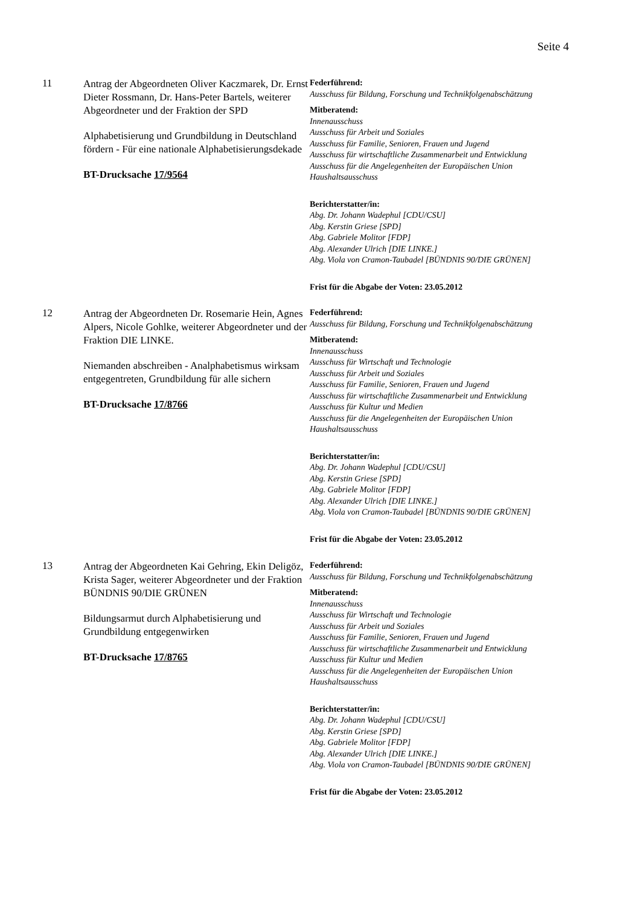Seite 4
11
Antrag der Abgeordneten Oliver Kaczmarek, Dr. Ernst Dieter Rossmann, Dr. Hans-Peter Bartels, weiterer Abgeordneter und der Fraktion der SPD
Alphabetisierung und Grundbildung in Deutschland fördern - Für eine nationale Alphabetisierungsdekade
BT-Drucksache 17/9564
Federführend:
Ausschuss für Bildung, Forschung und Technikfolgenabschätzung
Mitberatend:
Innenausschuss
Ausschuss für Arbeit und Soziales
Ausschuss für Familie, Senioren, Frauen und Jugend
Ausschuss für wirtschaftliche Zusammenarbeit und Entwicklung
Ausschuss für die Angelegenheiten der Europäischen Union
Haushaltsausschuss
Berichterstatter/in:
Abg. Dr. Johann Wadephul [CDU/CSU]
Abg. Kerstin Griese [SPD]
Abg. Gabriele Molitor [FDP]
Abg. Alexander Ulrich [DIE LINKE.]
Abg. Viola von Cramon-Taubadel [BÜNDNIS 90/DIE GRÜNEN]
Frist für die Abgabe der Voten: 23.05.2012
12
Antrag der Abgeordneten Dr. Rosemarie Hein, Agnes Alpers, Nicole Gohlke, weiterer Abgeordneter und der Fraktion DIE LINKE.
Niemanden abschreiben - Analphabetismus wirksam entgegentreten, Grundbildung für alle sichern
BT-Drucksache 17/8766
Federführend:
Ausschuss für Bildung, Forschung und Technikfolgenabschätzung
Mitberatend:
Innenausschuss
Ausschuss für Wirtschaft und Technologie
Ausschuss für Arbeit und Soziales
Ausschuss für Familie, Senioren, Frauen und Jugend
Ausschuss für wirtschaftliche Zusammenarbeit und Entwicklung
Ausschuss für Kultur und Medien
Ausschuss für die Angelegenheiten der Europäischen Union
Haushaltsausschuss
Berichterstatter/in:
Abg. Dr. Johann Wadephul [CDU/CSU]
Abg. Kerstin Griese [SPD]
Abg. Gabriele Molitor [FDP]
Abg. Alexander Ulrich [DIE LINKE.]
Abg. Viola von Cramon-Taubadel [BÜNDNIS 90/DIE GRÜNEN]
Frist für die Abgabe der Voten: 23.05.2012
13
Antrag der Abgeordneten Kai Gehring, Ekin Deligöz, Krista Sager, weiterer Abgeordneter und der Fraktion BÜNDNIS 90/DIE GRÜNEN
Bildungsarmut durch Alphabetisierung und Grundbildung entgegenwirken
BT-Drucksache 17/8765
Federführend:
Ausschuss für Bildung, Forschung und Technikfolgenabschätzung
Mitberatend:
Innenausschuss
Ausschuss für Wirtschaft und Technologie
Ausschuss für Arbeit und Soziales
Ausschuss für Familie, Senioren, Frauen und Jugend
Ausschuss für wirtschaftliche Zusammenarbeit und Entwicklung
Ausschuss für Kultur und Medien
Ausschuss für die Angelegenheiten der Europäischen Union
Haushaltsausschuss
Berichterstatter/in:
Abg. Dr. Johann Wadephul [CDU/CSU]
Abg. Kerstin Griese [SPD]
Abg. Gabriele Molitor [FDP]
Abg. Alexander Ulrich [DIE LINKE.]
Abg. Viola von Cramon-Taubadel [BÜNDNIS 90/DIE GRÜNEN]
Frist für die Abgabe der Voten: 23.05.2012